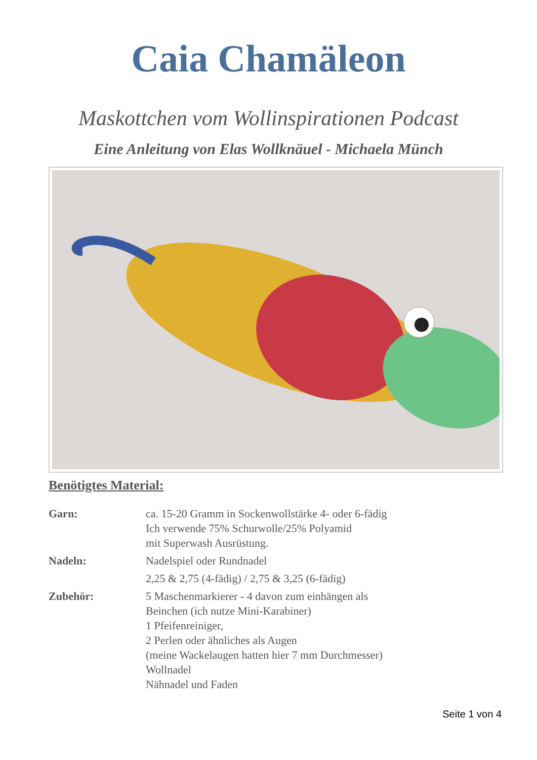Caia Chamäleon
Maskottchen vom Wollinspirationen Podcast
Eine Anleitung von Elas Wollknäuel - Michaela Münch
Benötigtes Material:
Garn: ca. 15-20 Gramm in Sockenwollstärke 4- oder 6-fädig
Ich verwende 75% Schurwolle/25% Polyamid
mit Superwash Ausrüstung.
Nadeln: Nadelspiel oder Rundnadel
2,25 & 2,75 (4-fädig) / 2,75 & 3,25 (6-fädig)
Zubehör: 5 Maschenmarkierer - 4 davon zum einhängen als
Beinchen (ich nutze Mini-Karabiner)
1 Pfeifenreiniger,
2 Perlen oder ähnliches als Augen
(meine Wackelaugen hatten hier 7 mm Durchmesser)
Wollnadel
Nähnadel und Faden
Seite 1 von 4